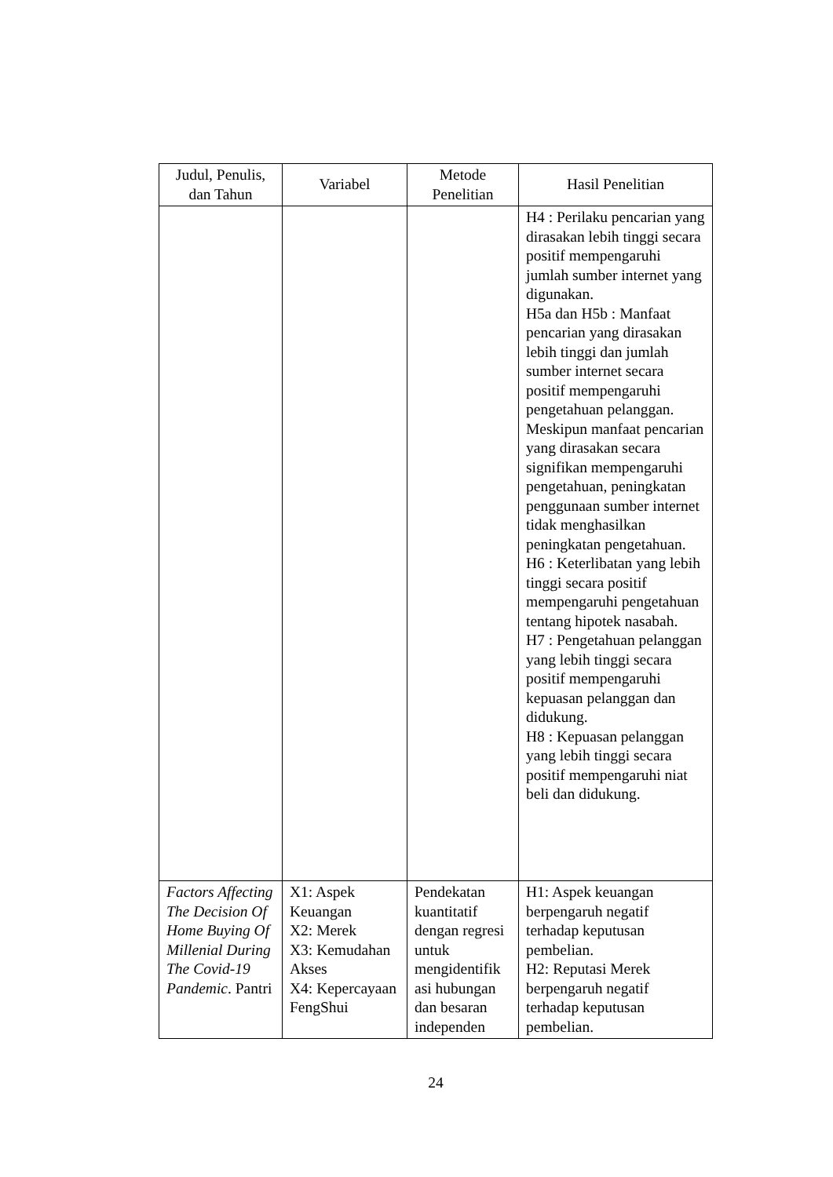| Judul, Penulis, dan Tahun | Variabel | Metode Penelitian | Hasil Penelitian |
| --- | --- | --- | --- |
| | | | H4 : Perilaku pencarian yang dirasakan lebih tinggi secara positif mempengaruhi jumlah sumber internet yang digunakan. H5a dan H5b : Manfaat pencarian yang dirasakan lebih tinggi dan jumlah sumber internet secara positif mempengaruhi pengetahuan pelanggan. Meskipun manfaat pencarian yang dirasakan secara signifikan mempengaruhi pengetahuan, peningkatan penggunaan sumber internet tidak menghasilkan peningkatan pengetahuan. H6 : Keterlibatan yang lebih tinggi secara positif mempengaruhi pengetahuan tentang hipotek nasabah. H7 : Pengetahuan pelanggan yang lebih tinggi secara positif mempengaruhi kepuasan pelanggan dan didukung. H8 : Kepuasan pelanggan yang lebih tinggi secara positif mempengaruhi niat beli dan didukung. |
| Factors Affecting The Decision Of Home Buying Of Millenial During The Covid-19 Pandemic . Pantri | X1: Aspek Keuangan X2: Merek X3: Kemudahan Akses X4: Kepercayaan FengShui | Pendekatan kuantitatif dengan regresi untuk mengidentifik asi hubungan dan besaran independen | H1: Aspek keuangan berpengaruh negatif terhadap keputusan pembelian. H2: Reputasi Merek berpengaruh negatif terhadap keputusan pembelian. |
24